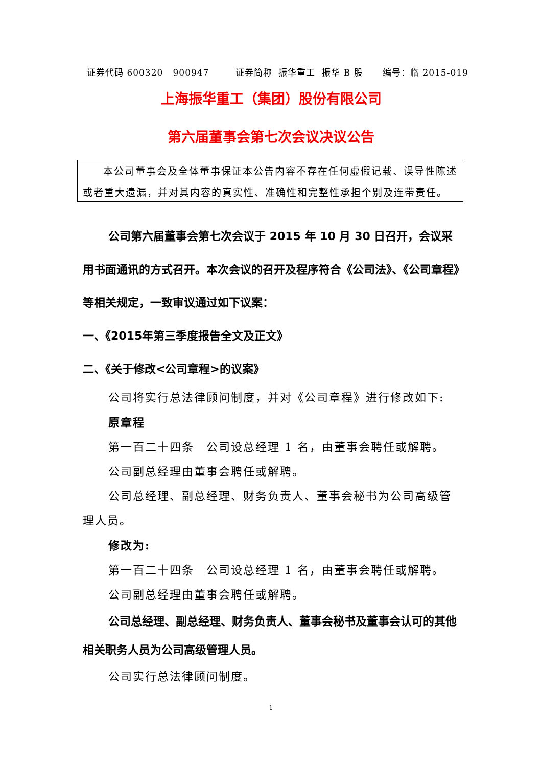证券代码 600320 900947 证券简称 振华重工 振华 B 股 编号：临 2015-019
上海振华重工（集团）股份有限公司
第六届董事会第七次会议决议公告
本公司董事会及全体董事保证本公告内容不存在任何虚假记载、误导性陈述或者重大遗漏，并对其内容的真实性、准确性和完整性承担个别及连带责任。
公司第六届董事会第七次会议于 2015 年 10 月 30 日召开，会议采用书面通讯的方式召开。本次会议的召开及程序符合《公司法》、《公司章程》等相关规定，一致审议通过如下议案：
一、《2015年第三季度报告全文及正文》
二、《关于修改<公司章程>的议案》
公司将实行总法律顾问制度，并对《公司章程》进行修改如下:
原章程
第一百二十四条　公司设总经理 1 名，由董事会聘任或解聘。
公司副总经理由董事会聘任或解聘。
公司总经理、副总经理、财务负责人、董事会秘书为公司高级管理人员。
修改为:
第一百二十四条　公司设总经理 1 名，由董事会聘任或解聘。
公司副总经理由董事会聘任或解聘。
公司总经理、副总经理、财务负责人、董事会秘书及董事会认可的其他相关职务人员为公司高级管理人员。
公司实行总法律顾问制度。
1